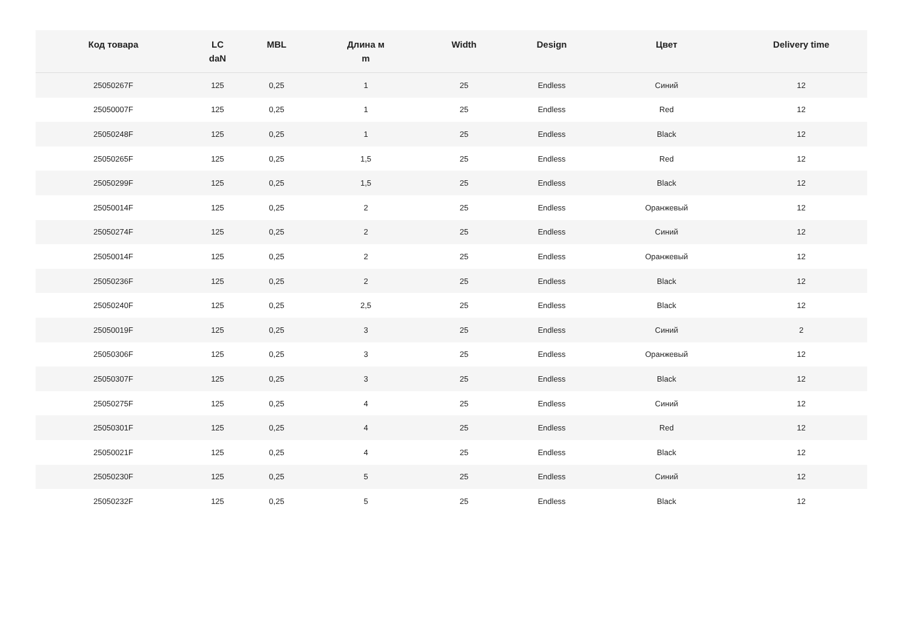| Код товара | LC daN | MBL | Длина м m | Width | Design | Цвет | Delivery time |
| --- | --- | --- | --- | --- | --- | --- | --- |
| 25050267F | 125 | 0,25 | 1 | 25 | Endless | Синий | 12 |
| 25050007F | 125 | 0,25 | 1 | 25 | Endless | Red | 12 |
| 25050248F | 125 | 0,25 | 1 | 25 | Endless | Black | 12 |
| 25050265F | 125 | 0,25 | 1,5 | 25 | Endless | Red | 12 |
| 25050299F | 125 | 0,25 | 1,5 | 25 | Endless | Black | 12 |
| 25050014F | 125 | 0,25 | 2 | 25 | Endless | Оранжевый | 12 |
| 25050274F | 125 | 0,25 | 2 | 25 | Endless | Синий | 12 |
| 25050014F | 125 | 0,25 | 2 | 25 | Endless | Оранжевый | 12 |
| 25050236F | 125 | 0,25 | 2 | 25 | Endless | Black | 12 |
| 25050240F | 125 | 0,25 | 2,5 | 25 | Endless | Black | 12 |
| 25050019F | 125 | 0,25 | 3 | 25 | Endless | Синий | 2 |
| 25050306F | 125 | 0,25 | 3 | 25 | Endless | Оранжевый | 12 |
| 25050307F | 125 | 0,25 | 3 | 25 | Endless | Black | 12 |
| 25050275F | 125 | 0,25 | 4 | 25 | Endless | Синий | 12 |
| 25050301F | 125 | 0,25 | 4 | 25 | Endless | Red | 12 |
| 25050021F | 125 | 0,25 | 4 | 25 | Endless | Black | 12 |
| 25050230F | 125 | 0,25 | 5 | 25 | Endless | Синий | 12 |
| 25050232F | 125 | 0,25 | 5 | 25 | Endless | Black | 12 |